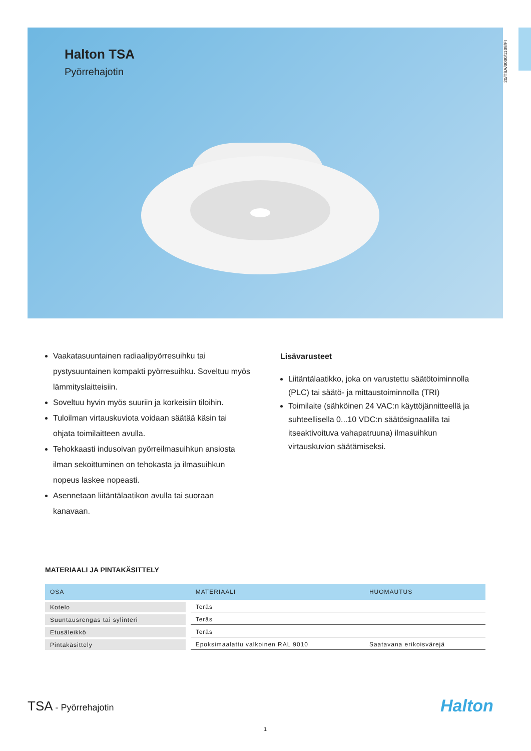Halton TSA
Pyörrehajotin
20/TSA/0000/1109/FI
Vaakatasuuntainen radiaalipyörresuihku tai pystysuuntainen kompakti pyörresuihku. Soveltuu myös lämmityslaitteisiin.
Soveltuu hyvin myös suuriin ja korkeisiin tiloihin.
Tuloilman virtauskuviota voidaan säätää käsin tai ohjata toimilaitteen avulla.
Tehokkaasti indusoivan pyörreilmasuihkun ansiosta ilman sekoittuminen on tehokasta ja ilmasuihkun nopeus laskee nopeasti.
Asennetaan liitäntälaatikon avulla tai suoraan kanavaan.
Lisävarusteet
Liitäntälaatikko, joka on varustettu säätötoiminnolla (PLC) tai säätö- ja mittaustoiminnolla (TRI)
Toimilaite (sähköinen 24 VAC:n käyttöjännitteellä ja suhteellisella 0...10 VDC:n säätösignaalilla tai itseaktivoituva vahapatruuna) ilmasuihkun virtauskuvion säätämiseksi.
MATERIAALI JA PINTAKÄSITTELY
| OSA | MATERIAALI | HUOMAUTUS |
| --- | --- | --- |
| Kotelo | Teräs | |
| Suuntausrengas tai sylinteri | Teräs | |
| Etusäleikkö | Teräs | |
| Pintakäsittely | Epoksimaalattu valkoinen RAL 9010 | Saatavana erikoisvärejä |
TSA - Pyörrehajotin Halton
1